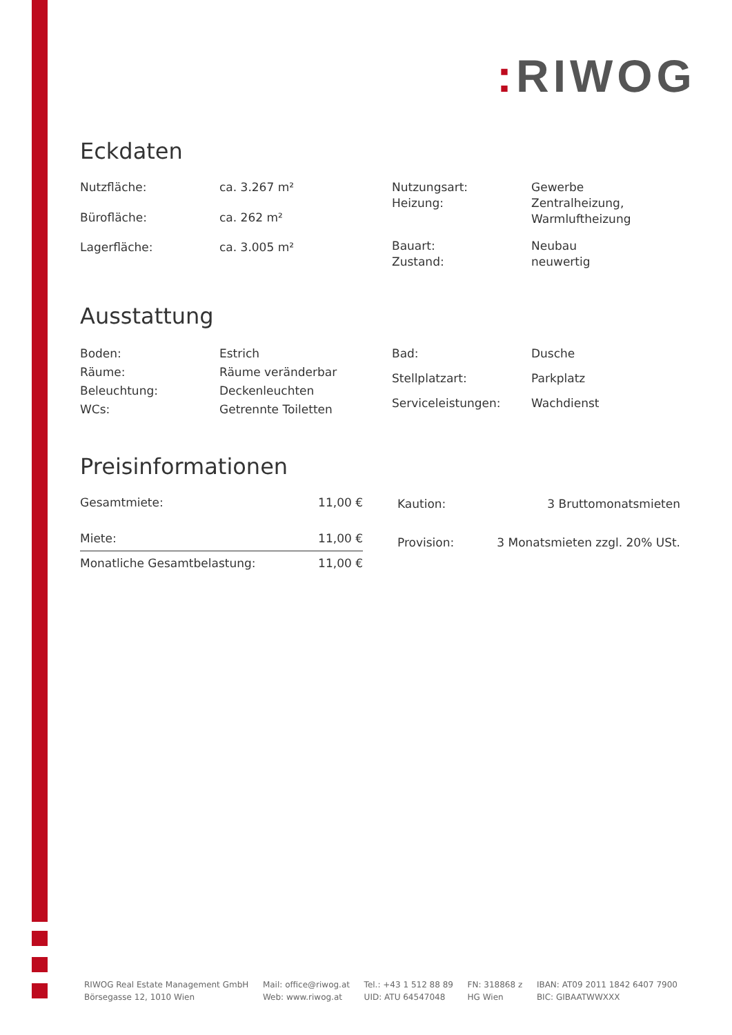: RIWOG
Eckdaten
| Nutzfläche: | ca. 3.267 m² |
| Bürofläche: | ca. 262 m² |
| Lagerfläche: | ca. 3.005 m² |
| Nutzungsart: | Gewerbe |
| Heizung: | Zentralheizung, Warmluftheizung |
| Bauart: | Neubau |
| Zustand: | neuwertig |
Ausstattung
| Boden: | Estrich |
| Räume: | Räume veränderbar |
| Beleuchtung: | Deckenleuchten |
| WCs: | Getrennte Toiletten |
| Bad: | Dusche |
| Stellplatzart: | Parkplatz |
| Serviceleistungen: | Wachdienst |
Preisinformationen
| Gesamtmiete: | 11,00 € |
| Miete: | 11,00 € |
| Monatliche Gesamtbelastung: | 11,00 € |
| Kaution: | 3 Bruttomonatsmieten |
| Provision: | 3 Monatsmieten zzgl. 20% USt. |
RIWOG Real Estate Management GmbH
Börsegasse 12, 1010 Wien
Mail: office@riwog.at
Web: www.riwog.at
Tel.: +43 1 512 88 89
UID: ATU 64547048
FN: 318868 z
HG Wien
IBAN: AT09 2011 1842 6407 7900
BIC: GIBAATWWXXX